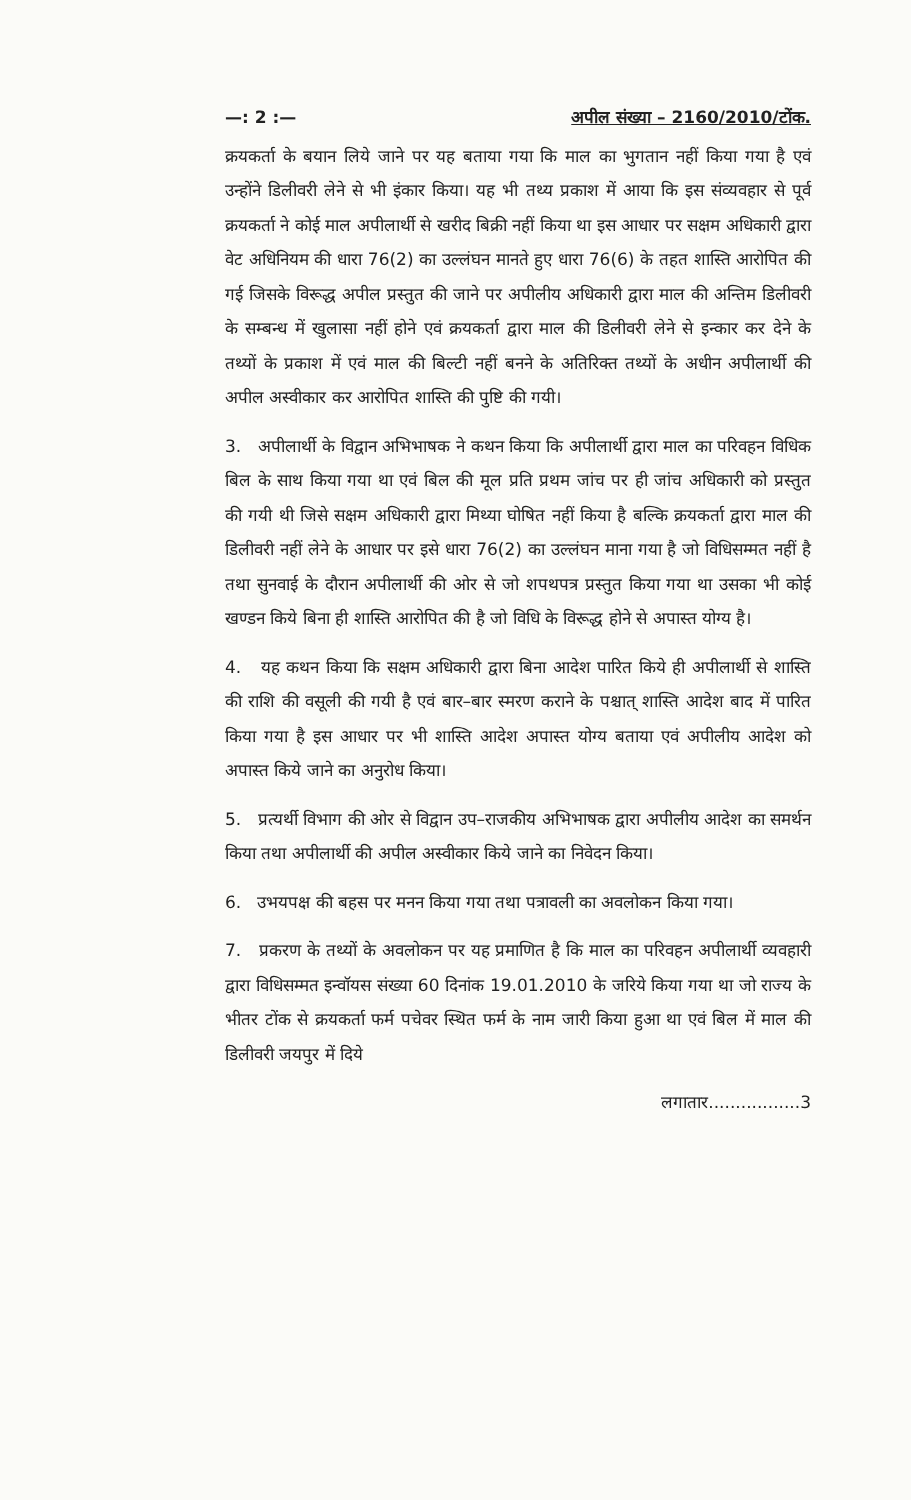—: 2 :— अपील संख्या – 2160/2010/टोंक.
क्रयकर्ता के बयान लिये जाने पर यह बताया गया कि माल का भुगतान नहीं किया गया है एवं उन्होंने डिलीवरी लेने से भी इंकार किया। यह भी तथ्य प्रकाश में आया कि इस संव्यवहार से पूर्व क्रयकर्ता ने कोई माल अपीलार्थी से खरीद बिक्री नहीं किया था इस आधार पर सक्षम अधिकारी द्वारा वेट अधिनियम की धारा 76(2) का उल्लंघन मानते हुए धारा 76(6) के तहत शास्ति आरोपित की गई जिसके विरूद्ध अपील प्रस्तुत की जाने पर अपीलीय अधिकारी द्वारा माल की अन्तिम डिलीवरी के सम्बन्ध में खुलासा नहीं होने एवं क्रयकर्ता द्वारा माल की डिलीवरी लेने से इन्कार कर देने के तथ्यों के प्रकाश में एवं माल की बिल्टी नहीं बनने के अतिरिक्त तथ्यों के अधीन अपीलार्थी की अपील अस्वीकार कर आरोपित शास्ति की पुष्टि की गयी।
3. अपीलार्थी के विद्वान अभिभाषक ने कथन किया कि अपीलार्थी द्वारा माल का परिवहन विधिक बिल के साथ किया गया था एवं बिल की मूल प्रति प्रथम जांच पर ही जांच अधिकारी को प्रस्तुत की गयी थी जिसे सक्षम अधिकारी द्वारा मिथ्या घोषित नहीं किया है बल्कि क्रयकर्ता द्वारा माल की डिलीवरी नहीं लेने के आधार पर इसे धारा 76(2) का उल्लंघन माना गया है जो विधिसम्मत नहीं है तथा सुनवाई के दौरान अपीलार्थी की ओर से जो शपथपत्र प्रस्तुत किया गया था उसका भी कोई खण्डन किये बिना ही शास्ति आरोपित की है जो विधि के विरूद्ध होने से अपास्त योग्य है।
4. यह कथन किया कि सक्षम अधिकारी द्वारा बिना आदेश पारित किये ही अपीलार्थी से शास्ति की राशि की वसूली की गयी है एवं बार–बार स्मरण कराने के पश्चात् शास्ति आदेश बाद में पारित किया गया है इस आधार पर भी शास्ति आदेश अपास्त योग्य बताया एवं अपीलीय आदेश को अपास्त किये जाने का अनुरोध किया।
5. प्रत्यर्थी विभाग की ओर से विद्वान उप–राजकीय अभिभाषक द्वारा अपीलीय आदेश का समर्थन किया तथा अपीलार्थी की अपील अस्वीकार किये जाने का निवेदन किया।
6. उभयपक्ष की बहस पर मनन किया गया तथा पत्रावली का अवलोकन किया गया।
7. प्रकरण के तथ्यों के अवलोकन पर यह प्रमाणित है कि माल का परिवहन अपीलार्थी व्यवहारी द्वारा विधिसम्मत इन्वॉयस संख्या 60 दिनांक 19.01.2010 के जरिये किया गया था जो राज्य के भीतर टोंक से क्रयकर्ता फर्म पचेवर स्थित फर्म के नाम जारी किया हुआ था एवं बिल में माल की डिलीवरी जयपुर में दिये
लगातार.................3